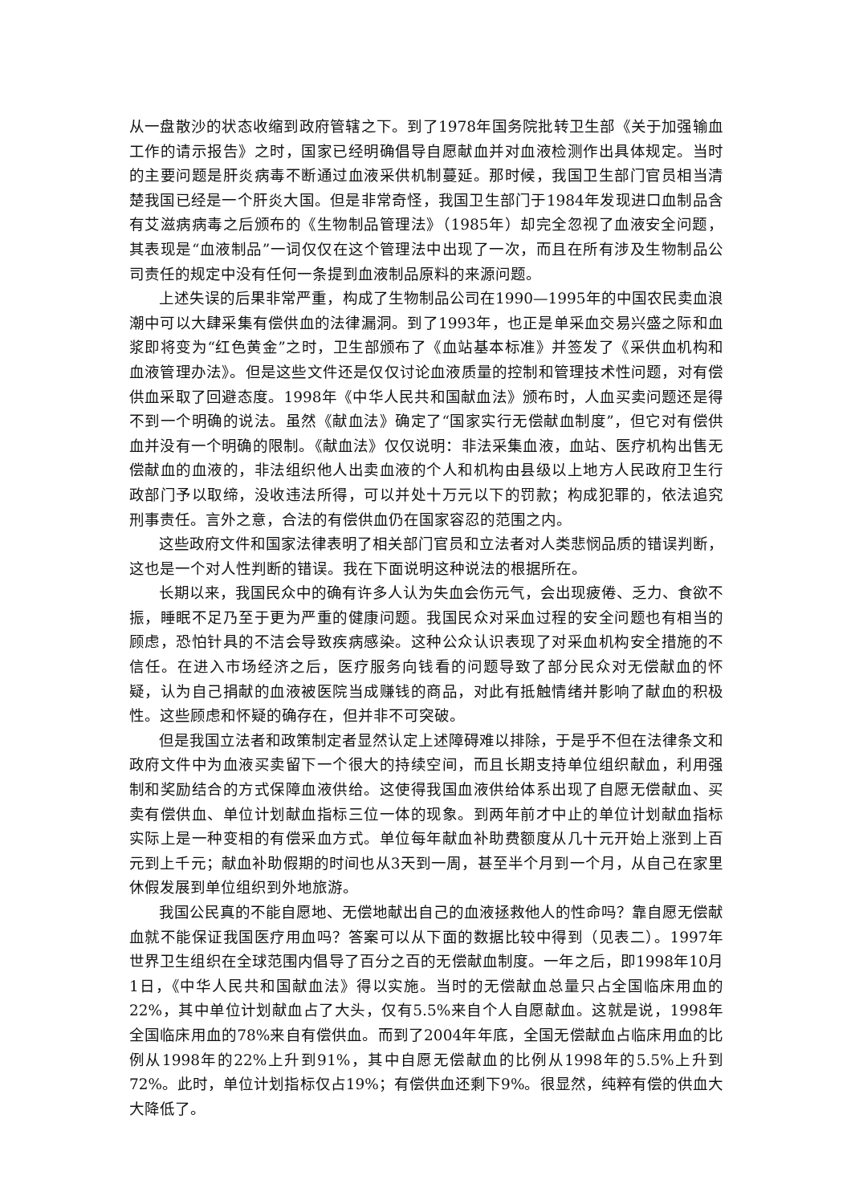从一盘散沙的状态收缩到政府管辖之下。到了1978年国务院批转卫生部《关于加强输血工作的请示报告》之时，国家已经明确倡导自愿献血并对血液检测作出具体规定。当时的主要问题是肝炎病毒不断通过血液采供机制蔓延。那时候，我国卫生部门官员相当清楚我国已经是一个肝炎大国。但是非常奇怪，我国卫生部门于1984年发现进口血制品含有艾滋病病毒之后颁布的《生物制品管理法》（1985年）却完全忽视了血液安全问题，其表现是“血液制品”一词仅仅在这个管理法中出现了一次，而且在所有涉及生物制品公司责任的规定中没有任何一条提到血液制品原料的来源问题。
上述失误的后果非常严重，构成了生物制品公司在1990—1995年的中国农民卖血浪潮中可以大肆采集有偿供血的法律漏洞。到了1993年，也正是单采血交易兴盛之际和血浆即将变为“红色黄金”之时，卫生部颁布了《血站基本标准》并签发了《采供血机构和血液管理办法》。但是这些文件还是仅仅讨论血液质量的控制和管理技术性问题，对有偿供血采取了回避态度。1998年《中华人民共和国献血法》颁布时，人血买卖问题还是得不到一个明确的说法。虽然《献血法》确定了“国家实行无偿献血制度”，但它对有偿供血并没有一个明确的限制。《献血法》仅仅说明：非法采集血液，血站、医疗机构出售无偿献血的血液的，非法组织他人出卖血液的个人和机构由县级以上地方人民政府卫生行政部门予以取缔，没收违法所得，可以并处十万元以下的罚款；构成犯罪的，依法追究刑事责任。言外之意，合法的有偿供血仍在国家容忍的范围之内。
这些政府文件和国家法律表明了相关部门官员和立法者对人类悲悯品质的错误判断，这也是一个对人性判断的错误。我在下面说明这种说法的根据所在。
长期以来，我国民众中的确有许多人认为失血会伤元气，会出现疲倦、乏力、食欲不振，睡眠不足乃至于更为严重的健康问题。我国民众对采血过程的安全问题也有相当的顾虑，恐怕针具的不洁会导致疾病感染。这种公众认识表现了对采血机构安全措施的不信任。在进入市场经济之后，医疗服务向钱看的问题导致了部分民众对无偿献血的怀疑，认为自己捐献的血液被医院当成赚钱的商品，对此有抵触情绪并影响了献血的积极性。这些顾虑和怀疑的确存在，但并非不可突破。
但是我国立法者和政策制定者显然认定上述障碍难以排除，于是乎不但在法律条文和政府文件中为血液买卖留下一个很大的持续空间，而且长期支持单位组织献血，利用强制和奖励结合的方式保障血液供给。这使得我国血液供给体系出现了自愿无偿献血、买卖有偿供血、单位计划献血指标三位一体的现象。到两年前才中止的单位计划献血指标实际上是一种变相的有偿采血方式。单位每年献血补助费额度从几十元开始上涨到上百元到上千元；献血补助假期的时间也从3天到一周，甚至半个月到一个月，从自己在家里休假发展到单位组织到外地旅游。
我国公民真的不能自愿地、无偿地献出自己的血液拯救他人的性命吗？靠自愿无偿献血就不能保证我国医疗用血吗？答案可以从下面的数据比较中得到（见表二）。1997年世界卫生组织在全球范围内倡导了百分之百的无偿献血制度。一年之后，即1998年10月1日，《中华人民共和国献血法》得以实施。当时的无偿献血总量只占全国临床用血的22%，其中单位计划献血占了大头，仅有5.5%来自个人自愿献血。这就是说，1998年全国临床用血的78%来自有偿供血。而到了2004年年底，全国无偿献血占临床用血的比例从1998年的22%上升到91%，其中自愿无偿献血的比例从1998年的5.5%上升到72%。此时，单位计划指标仅占19%；有偿供血还剩下9%。很显然，纯粹有偿的供血大大降低了。